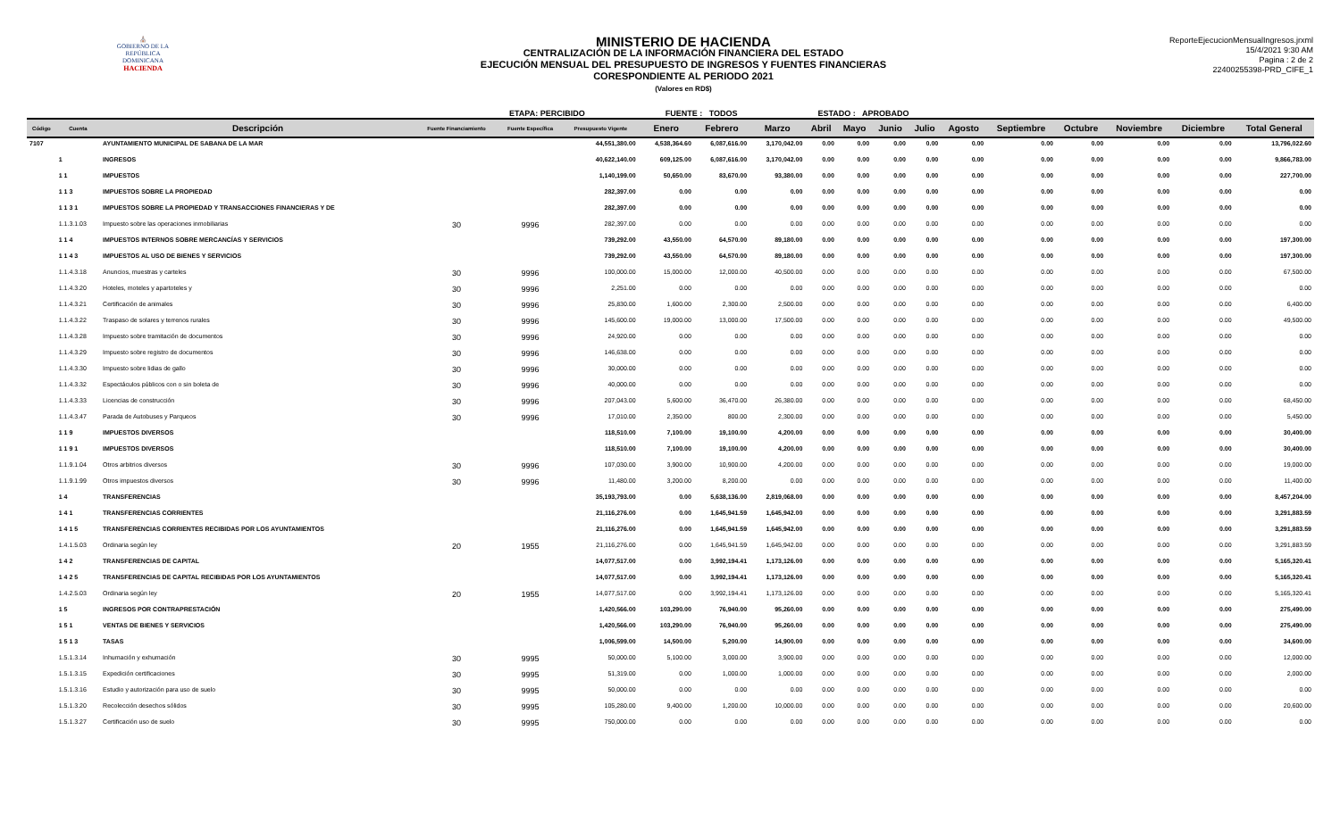⛪
GOBIERNO DE LA
REPÚBLICA
DOMINICANA
HACIENDA
MINISTERIO DE HACIENDA
CENTRALIZACIÓN DE LA INFORMACIÓN FINANCIERA DEL ESTADO
EJECUCIÓN MENSUAL DEL PRESUPUESTO DE INGRESOS Y FUENTES FINANCIERAS
CORESPONDIENTE AL PERIODO 2021
(Valores en RD$)
ReporteEjecucionMensualIngresos.jrxml
15/4/2021 9:30 AM
Pagina : 2 de 2
22400255398-PRD_CIFE_1
ETAPA: PERCIBIDO FUENTE : TODOS ESTADO : APROBADO
| Código | Cuenta | Descripción | Fuente Financiamiento | Fuente Específica | Presupuesto Vigente | Enero | Febrero | Marzo | Abril | Mayo | Junio | Julio | Agosto | Septiembre | Octubre | Noviembre | Diciembre | Total General |
| --- | --- | --- | --- | --- | --- | --- | --- | --- | --- | --- | --- | --- | --- | --- | --- | --- | --- | --- |
| 7107 | | AYUNTAMIENTO MUNICIPAL DE SABANA DE LA MAR | | | 44,551,380.00 | 4,538,364.60 | 6,087,616.00 | 3,170,042.00 | 0.00 | 0.00 | 0.00 | 0.00 | 0.00 | 0.00 | 0.00 | 0.00 | 0.00 | 13,796,022.60 |
| | 1 | INGRESOS | | | 40,622,140.00 | 609,125.00 | 6,087,616.00 | 3,170,042.00 | 0.00 | 0.00 | 0.00 | 0.00 | 0.00 | 0.00 | 0.00 | 0.00 | 0.00 | 9,866,783.00 |
| | 1 1 | IMPUESTOS | | | 1,140,199.00 | 50,650.00 | 83,670.00 | 93,380.00 | 0.00 | 0.00 | 0.00 | 0.00 | 0.00 | 0.00 | 0.00 | 0.00 | 0.00 | 227,700.00 |
| | 1 1 3 | IMPUESTOS SOBRE LA PROPIEDAD | | | 282,397.00 | 0.00 | 0.00 | 0.00 | 0.00 | 0.00 | 0.00 | 0.00 | 0.00 | 0.00 | 0.00 | 0.00 | 0.00 | 0.00 |
| | 1 1 3 1 | IMPUESTOS SOBRE LA PROPIEDAD Y TRANSACCIONES FINANCIERAS Y DE | | | 282,397.00 | 0.00 | 0.00 | 0.00 | 0.00 | 0.00 | 0.00 | 0.00 | 0.00 | 0.00 | 0.00 | 0.00 | 0.00 | 0.00 |
| | 1.1.3.1.03 | Impuesto sobre las operaciones inmobiliarias | 30 | 9996 | 282,397.00 | 0.00 | 0.00 | 0.00 | 0.00 | 0.00 | 0.00 | 0.00 | 0.00 | 0.00 | 0.00 | 0.00 | 0.00 | 0.00 |
| | 1 1 4 | IMPUESTOS INTERNOS SOBRE MERCANCÍAS Y SERVICIOS | | | 739,292.00 | 43,550.00 | 64,570.00 | 89,180.00 | 0.00 | 0.00 | 0.00 | 0.00 | 0.00 | 0.00 | 0.00 | 0.00 | 0.00 | 197,300.00 |
| | 1 1 4 3 | IMPUESTOS AL USO DE BIENES Y SERVICIOS | | | 739,292.00 | 43,550.00 | 64,570.00 | 89,180.00 | 0.00 | 0.00 | 0.00 | 0.00 | 0.00 | 0.00 | 0.00 | 0.00 | 0.00 | 197,300.00 |
| | 1.1.4.3.18 | Anuncios, muestras y carteles | 30 | 9996 | 100,000.00 | 15,000.00 | 12,000.00 | 40,500.00 | 0.00 | 0.00 | 0.00 | 0.00 | 0.00 | 0.00 | 0.00 | 0.00 | 0.00 | 67,500.00 |
| | 1.1.4.3.20 | Hoteles, moteles y apartoteles y | 30 | 9996 | 2,251.00 | 0.00 | 0.00 | 0.00 | 0.00 | 0.00 | 0.00 | 0.00 | 0.00 | 0.00 | 0.00 | 0.00 | 0.00 | 0.00 |
| | 1.1.4.3.21 | Certificación de animales | 30 | 9996 | 25,830.00 | 1,600.00 | 2,300.00 | 2,500.00 | 0.00 | 0.00 | 0.00 | 0.00 | 0.00 | 0.00 | 0.00 | 0.00 | 0.00 | 6,400.00 |
| | 1.1.4.3.22 | Traspaso de solares y terrenos rurales | 30 | 9996 | 145,600.00 | 19,000.00 | 13,000.00 | 17,500.00 | 0.00 | 0.00 | 0.00 | 0.00 | 0.00 | 0.00 | 0.00 | 0.00 | 0.00 | 49,500.00 |
| | 1.1.4.3.28 | Impuesto sobre tramitación de documentos | 30 | 9996 | 24,920.00 | 0.00 | 0.00 | 0.00 | 0.00 | 0.00 | 0.00 | 0.00 | 0.00 | 0.00 | 0.00 | 0.00 | 0.00 | 0.00 |
| | 1.1.4.3.29 | Impuesto sobre registro de documentos | 30 | 9996 | 146,638.00 | 0.00 | 0.00 | 0.00 | 0.00 | 0.00 | 0.00 | 0.00 | 0.00 | 0.00 | 0.00 | 0.00 | 0.00 | 0.00 |
| | 1.1.4.3.30 | Impuesto sobre lidias de gallo | 30 | 9996 | 30,000.00 | 0.00 | 0.00 | 0.00 | 0.00 | 0.00 | 0.00 | 0.00 | 0.00 | 0.00 | 0.00 | 0.00 | 0.00 | 0.00 |
| | 1.1.4.3.32 | Espectáculos públicos con o sin boleta de | 30 | 9996 | 40,000.00 | 0.00 | 0.00 | 0.00 | 0.00 | 0.00 | 0.00 | 0.00 | 0.00 | 0.00 | 0.00 | 0.00 | 0.00 | 0.00 |
| | 1.1.4.3.33 | Licencias de construcción | 30 | 9996 | 207,043.00 | 5,600.00 | 36,470.00 | 26,380.00 | 0.00 | 0.00 | 0.00 | 0.00 | 0.00 | 0.00 | 0.00 | 0.00 | 0.00 | 68,450.00 |
| | 1.1.4.3.47 | Parada de Autobuses y Parqueos | 30 | 9996 | 17,010.00 | 2,350.00 | 800.00 | 2,300.00 | 0.00 | 0.00 | 0.00 | 0.00 | 0.00 | 0.00 | 0.00 | 0.00 | 0.00 | 5,450.00 |
| | 1 1 9 | IMPUESTOS DIVERSOS | | | 118,510.00 | 7,100.00 | 19,100.00 | 4,200.00 | 0.00 | 0.00 | 0.00 | 0.00 | 0.00 | 0.00 | 0.00 | 0.00 | 0.00 | 30,400.00 |
| | 1 1 9 1 | IMPUESTOS DIVERSOS | | | 118,510.00 | 7,100.00 | 19,100.00 | 4,200.00 | 0.00 | 0.00 | 0.00 | 0.00 | 0.00 | 0.00 | 0.00 | 0.00 | 0.00 | 30,400.00 |
| | 1.1.9.1.04 | Otros arbitrios diversos | 30 | 9996 | 107,030.00 | 3,900.00 | 10,900.00 | 4,200.00 | 0.00 | 0.00 | 0.00 | 0.00 | 0.00 | 0.00 | 0.00 | 0.00 | 0.00 | 19,000.00 |
| | 1.1.9.1.99 | Otros impuestos diversos | 30 | 9996 | 11,480.00 | 3,200.00 | 8,200.00 | 0.00 | 0.00 | 0.00 | 0.00 | 0.00 | 0.00 | 0.00 | 0.00 | 0.00 | 0.00 | 11,400.00 |
| | 1 4 | TRANSFERENCIAS | | | 35,193,793.00 | 0.00 | 5,638,136.00 | 2,819,068.00 | 0.00 | 0.00 | 0.00 | 0.00 | 0.00 | 0.00 | 0.00 | 0.00 | 0.00 | 8,457,204.00 |
| | 1 4 1 | TRANSFERENCIAS CORRIENTES | | | 21,116,276.00 | 0.00 | 1,645,941.59 | 1,645,942.00 | 0.00 | 0.00 | 0.00 | 0.00 | 0.00 | 0.00 | 0.00 | 0.00 | 0.00 | 3,291,883.59 |
| | 1 4 1 5 | TRANSFERENCIAS CORRIENTES RECIBIDAS POR LOS AYUNTAMIENTOS | | | 21,116,276.00 | 0.00 | 1,645,941.59 | 1,645,942.00 | 0.00 | 0.00 | 0.00 | 0.00 | 0.00 | 0.00 | 0.00 | 0.00 | 0.00 | 3,291,883.59 |
| | 1.4.1.5.03 | Ordinaria según ley | 20 | 1955 | 21,116,276.00 | 0.00 | 1,645,941.59 | 1,645,942.00 | 0.00 | 0.00 | 0.00 | 0.00 | 0.00 | 0.00 | 0.00 | 0.00 | 0.00 | 3,291,883.59 |
| | 1 4 2 | TRANSFERENCIAS DE CAPITAL | | | 14,077,517.00 | 0.00 | 3,992,194.41 | 1,173,126.00 | 0.00 | 0.00 | 0.00 | 0.00 | 0.00 | 0.00 | 0.00 | 0.00 | 0.00 | 5,165,320.41 |
| | 1 4 2 5 | TRANSFERENCIAS DE CAPITAL RECIBIDAS POR LOS AYUNTAMIENTOS | | | 14,077,517.00 | 0.00 | 3,992,194.41 | 1,173,126.00 | 0.00 | 0.00 | 0.00 | 0.00 | 0.00 | 0.00 | 0.00 | 0.00 | 0.00 | 5,165,320.41 |
| | 1.4.2.5.03 | Ordinaria según ley | 20 | 1955 | 14,077,517.00 | 0.00 | 3,992,194.41 | 1,173,126.00 | 0.00 | 0.00 | 0.00 | 0.00 | 0.00 | 0.00 | 0.00 | 0.00 | 0.00 | 5,165,320.41 |
| | 1 5 | INGRESOS POR CONTRAPRESTACIÓN | | | 1,420,566.00 | 103,290.00 | 76,940.00 | 95,260.00 | 0.00 | 0.00 | 0.00 | 0.00 | 0.00 | 0.00 | 0.00 | 0.00 | 0.00 | 275,490.00 |
| | 1 5 1 | VENTAS DE BIENES Y SERVICIOS | | | 1,420,566.00 | 103,290.00 | 76,940.00 | 95,260.00 | 0.00 | 0.00 | 0.00 | 0.00 | 0.00 | 0.00 | 0.00 | 0.00 | 0.00 | 275,490.00 |
| | 1 5 1 3 | TASAS | | | 1,006,599.00 | 14,500.00 | 5,200.00 | 14,900.00 | 0.00 | 0.00 | 0.00 | 0.00 | 0.00 | 0.00 | 0.00 | 0.00 | 0.00 | 34,600.00 |
| | 1.5.1.3.14 | Inhumación y exhumación | 30 | 9995 | 50,000.00 | 5,100.00 | 3,000.00 | 3,900.00 | 0.00 | 0.00 | 0.00 | 0.00 | 0.00 | 0.00 | 0.00 | 0.00 | 0.00 | 12,000.00 |
| | 1.5.1.3.15 | Expedición certificaciones | 30 | 9995 | 51,319.00 | 0.00 | 1,000.00 | 1,000.00 | 0.00 | 0.00 | 0.00 | 0.00 | 0.00 | 0.00 | 0.00 | 0.00 | 0.00 | 2,000.00 |
| | 1.5.1.3.16 | Estudio y autorización para uso de suelo | 30 | 9995 | 50,000.00 | 0.00 | 0.00 | 0.00 | 0.00 | 0.00 | 0.00 | 0.00 | 0.00 | 0.00 | 0.00 | 0.00 | 0.00 | 0.00 |
| | 1.5.1.3.20 | Recolección desechos sólidos | 30 | 9995 | 105,280.00 | 9,400.00 | 1,200.00 | 10,000.00 | 0.00 | 0.00 | 0.00 | 0.00 | 0.00 | 0.00 | 0.00 | 0.00 | 0.00 | 20,600.00 |
| | 1.5.1.3.27 | Certificación uso de suelo | 30 | 9995 | 750,000.00 | 0.00 | 0.00 | 0.00 | 0.00 | 0.00 | 0.00 | 0.00 | 0.00 | 0.00 | 0.00 | 0.00 | 0.00 | 0.00 |